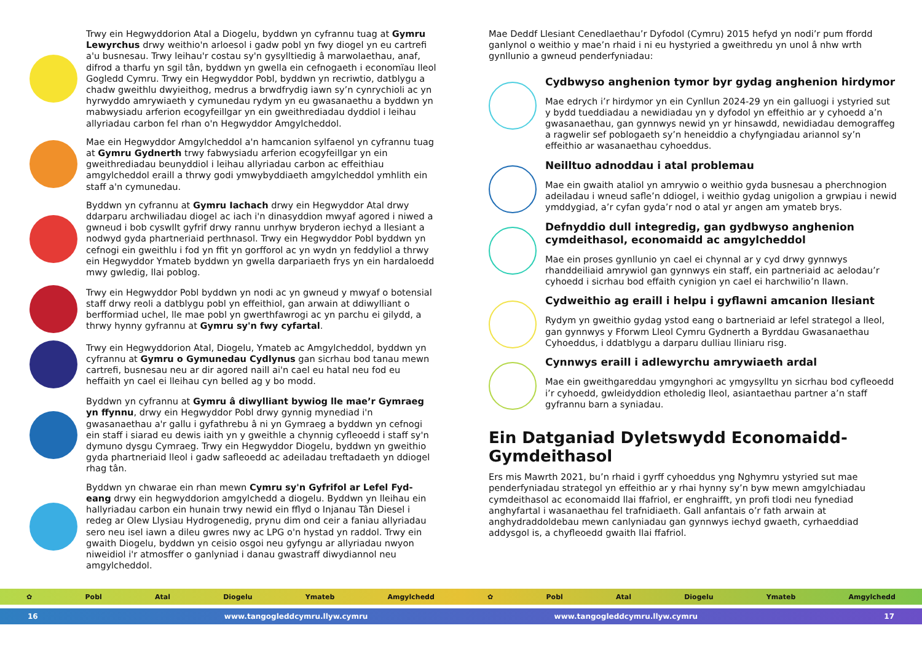Trwy ein Hegwyddorion Atal a Diogelu, byddwn yn cyfrannu tuag at Gymru Lewyrchus drwy weithio'n arloesol i gadw pobl yn fwy diogel yn eu cartrefi a'u busnesau. Trwy leihau'r costau sy'n gysylltiedig â marwolaethau, anaf, difrod a tharfu yn sgil tân, byddwn yn gwella ein cefnogaeth i economïau lleol Gogledd Cymru. Trwy ein Hegwyddor Pobl, byddwn yn recriwtio, datblygu a chadw gweithlu dwyieithog, medrus a brwdfrydig iawn sy’n cynrychioli ac yn hyrwyddo amrywiaeth y cymunedau rydym yn eu gwasanaethu a byddwn yn mabwysiadu arferion ecogyfeillgar yn ein gweithrediadau dyddiol i leihau allyriadau carbon fel rhan o'n Hegwyddor Amgylcheddol.
Mae ein Hegwyddor Amgylcheddol a'n hamcanion sylfaenol yn cyfrannu tuag at Gymru Gydnerth trwy fabwysiadu arferion ecogyfeillgar yn ein gweithrediadau beunyddiol i leihau allyriadau carbon ac effeithiau amgylcheddol eraill a thrwy godi ymwybyddiaeth amgylcheddol ymhlith ein staff a'n cymunedau.
Byddwn yn cyfrannu at Gymru Iachach drwy ein Hegwyddor Atal drwy ddarparu archwiliadau diogel ac iach i'n dinasyddion mwyaf agored i niwed a gwneud i bob cyswllt gyfrif drwy rannu unrhyw bryderon iechyd a llesiant a nodwyd gyda phartneriaid perthnasol. Trwy ein Hegwyddor Pobl byddwn yn cefnogi ein gweithlu i fod yn ffit yn gorfforol ac yn wydn yn feddyliol a thrwy ein Hegwyddor Ymateb byddwn yn gwella darpariaeth frys yn ein hardaloedd mwy gwledig, llai poblog.
Trwy ein Hegwyddor Pobl byddwn yn nodi ac yn gwneud y mwyaf o botensial staff drwy reoli a datblygu pobl yn effeithiol, gan arwain at ddiwylliant o berfformiad uchel, lle mae pobl yn gwerthfawrogi ac yn parchu ei gilydd, a thrwy hynny gyfrannu at Gymru sy'n fwy cyfartal.
Trwy ein Hegwyddorion Atal, Diogelu, Ymateb ac Amgylcheddol, byddwn yn cyfrannu at Gymru o Gymunedau Cydlynus gan sicrhau bod tanau mewn cartrefi, busnesau neu ar dir agored naill ai'n cael eu hatal neu fod eu heffaith yn cael ei lleihau cyn belled ag y bo modd.
Byddwn yn cyfrannu at Gymru â diwylliant bywiog lle mae’r Gymraeg yn ffynnu, drwy ein Hegwyddor Pobl drwy gynnig mynediad i'n gwasanaethau a'r gallu i gyfathrebu â ni yn Gymraeg a byddwn yn cefnogi ein staff i siarad eu dewis iaith yn y gweithle a chynnig cyfleoedd i staff sy'n dymuno dysgu Cymraeg. Trwy ein Hegwyddor Diogelu, byddwn yn gweithio gyda phartneriaid lleol i gadw safleoedd ac adeiladau treftadaeth yn ddiogel rhag tân.
Byddwn yn chwarae ein rhan mewn Cymru sy'n Gyfrifol ar Lefel Fyd-eang drwy ein hegwyddorion amgylchedd a diogelu. Byddwn yn lleihau ein hallyriadau carbon ein hunain trwy newid ein fflyd o Injanau Tân Diesel i redeg ar Olew Llysiau Hydrogenedig, prynu dim ond ceir a faniau allyriadau sero neu isel iawn a dileu gwres nwy ac LPG o'n hystad yn raddol. Trwy ein gwaith Diogelu, byddwn yn ceisio osgoi neu gyfyngu ar allyriadau nwyon niweidiol i'r atmosffer o ganlyniad i danau gwastraff diwydiannol neu amgylcheddol.
Mae Deddf Llesiant Cenedlaethau’r Dyfodol (Cymru) 2015 hefyd yn nodi’r pum ffordd ganlynol o weithio y mae’n rhaid i ni eu hystyried a gweithredu yn unol â nhw wrth gynllunio a gwneud penderfyniadau:
Cydbwyso anghenion tymor byr gydag anghenion hirdymor
Mae edrych i’r hirdymor yn ein Cynllun 2024-29 yn ein galluogi i ystyried sut y bydd tueddiadau a newidiadau yn y dyfodol yn effeithio ar y cyhoedd a’n gwasanaethau, gan gynnwys newid yn yr hinsawdd, newidiadau demograffeg a ragwelir sef poblogaeth sy’n heneiddio a chyfyngiadau ariannol sy’n effeithio ar wasanaethau cyhoeddus.
Neilltuo adnoddau i atal problemau
Mae ein gwaith ataliol yn amrywio o weithio gyda busnesau a pherchnogion adeiladau i wneud safle’n ddiogel, i weithio gydag unigolion a grwpiau i newid ymddygiad, a’r cyfan gyda’r nod o atal yr angen am ymateb brys.
Defnyddio dull integredig, gan gydbwyso anghenion cymdeithasol, economaidd ac amgylcheddol
Mae ein proses gynllunio yn cael ei chynnal ar y cyd drwy gynnwys rhanddeiliaid amrywiol gan gynnwys ein staff, ein partneriaid ac aelodau’r cyhoedd i sicrhau bod effaith cynigion yn cael ei harchwilio’n llawn.
Cydweithio ag eraill i helpu i gyflawni amcanion llesiant
Rydym yn gweithio gydag ystod eang o bartneriaid ar lefel strategol a lleol, gan gynnwys y Fforwm Lleol Cymru Gydnerth a Byrddau Gwasanaethau Cyhoeddus, i ddatblygu a darparu dulliau lliniaru risg.
Cynnwys eraill i adlewyrchu amrywiaeth ardal
Mae ein gweithgareddau ymgynghori ac ymgysylltu yn sicrhau bod cyfleoedd i’r cyhoedd, gwleidyddion etholedig lleol, asiantaethau partner a’n staff gyfrannu barn a syniadau.
Ein Datganiad Dyletswydd Economaidd-Gymdeithasol
Ers mis Mawrth 2021, bu’n rhaid i gyrff cyhoeddus yng Nghymru ystyried sut mae penderfyniadau strategol yn effeithio ar y rhai hynny sy’n byw mewn amgylchiadau cymdeithasol ac economaidd llai ffafriol, er enghraifft, yn profi tlodi neu fynediad anghyfartal i wasanaethau fel trafnidiaeth. Gall anfantais o’r fath arwain at anghydraddoldebau mewn canlyniadau gan gynnwys iechyd gwaeth, cyrhaeddiad addysgol is, a chyfleoedd gwaith llai ffafriol.
✿ Pobl Atal Diogelu Ymateb Amgylchedd
✿ Pobl Atal Diogelu Ymateb Amgylchedd
16 www.tangogleddcymru.llyw.cymru www.tangogleddcymru.llyw.cymru 17